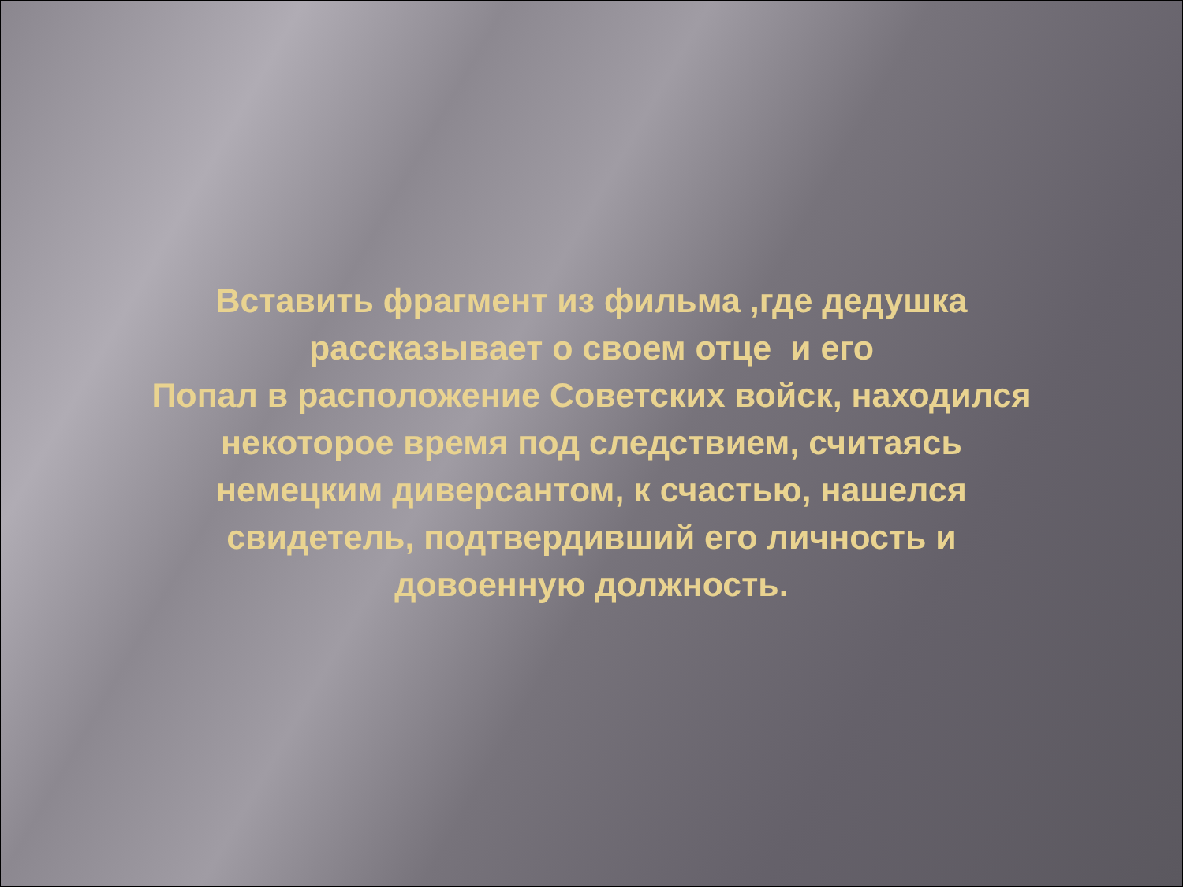Вставить фрагмент из фильма ,где дедушка
рассказывает о своем отце и его
Попал в расположение Советских войск, находился
некоторое время под следствием, считаясь
немецким диверсантом, к счастью, нашелся
свидетель, подтвердивший его личность и
довоенную должность.